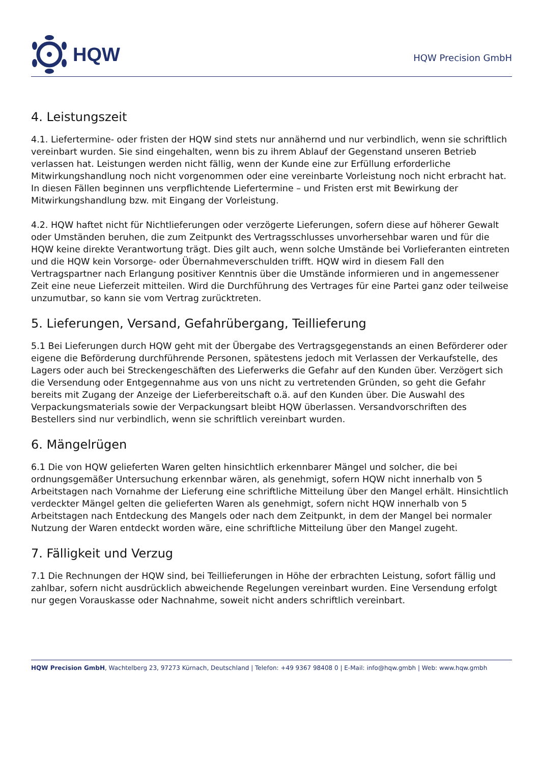HQW
HQW Precision GmbH
4. Leistungszeit
4.1. Liefertermine- oder fristen der HQW sind stets nur annähernd und nur verbindlich, wenn sie schriftlich vereinbart wurden. Sie sind eingehalten, wenn bis zu ihrem Ablauf der Gegenstand unseren Betrieb verlassen hat. Leistungen werden nicht fällig, wenn der Kunde eine zur Erfüllung erforderliche Mitwirkungshandlung noch nicht vorgenommen oder eine vereinbarte Vorleistung noch nicht erbracht hat. In diesen Fällen beginnen uns verpflichtende Liefertermine – und Fristen erst mit Bewirkung der Mitwirkungshandlung bzw. mit Eingang der Vorleistung.
4.2. HQW haftet nicht für Nichtlieferungen oder verzögerte Lieferungen, sofern diese auf höherer Gewalt oder Umständen beruhen, die zum Zeitpunkt des Vertragsschlusses unvorhersehbar waren und für die HQW keine direkte Verantwortung trägt. Dies gilt auch, wenn solche Umstände bei Vorlieferanten eintreten und die HQW kein Vorsorge- oder Übernahmeverschulden trifft. HQW wird in diesem Fall den Vertragspartner nach Erlangung positiver Kenntnis über die Umstände informieren und in angemessener Zeit eine neue Lieferzeit mitteilen. Wird die Durchführung des Vertrages für eine Partei ganz oder teilweise unzumutbar, so kann sie vom Vertrag zurücktreten.
5. Lieferungen, Versand, Gefahrübergang, Teillieferung
5.1 Bei Lieferungen durch HQW geht mit der Übergabe des Vertragsgegenstands an einen Beförderer oder eigene die Beförderung durchführende Personen, spätestens jedoch mit Verlassen der Verkaufstelle, des Lagers oder auch bei Streckengeschäften des Lieferwerks die Gefahr auf den Kunden über. Verzögert sich die Versendung oder Entgegennahme aus von uns nicht zu vertretenden Gründen, so geht die Gefahr bereits mit Zugang der Anzeige der Lieferbereitschaft o.ä. auf den Kunden über. Die Auswahl des Verpackungsmaterials sowie der Verpackungsart bleibt HQW überlassen. Versandvorschriften des Bestellers sind nur verbindlich, wenn sie schriftlich vereinbart wurden.
6. Mängelrügen
6.1 Die von HQW gelieferten Waren gelten hinsichtlich erkennbarer Mängel und solcher, die bei ordnungsgemäßer Untersuchung erkennbar wären, als genehmigt, sofern HQW nicht innerhalb von 5 Arbeitstagen nach Vornahme der Lieferung eine schriftliche Mitteilung über den Mangel erhält. Hinsichtlich verdeckter Mängel gelten die gelieferten Waren als genehmigt, sofern nicht HQW innerhalb von 5 Arbeitstagen nach Entdeckung des Mangels oder nach dem Zeitpunkt, in dem der Mangel bei normaler Nutzung der Waren entdeckt worden wäre, eine schriftliche Mitteilung über den Mangel zugeht.
7. Fälligkeit und Verzug
7.1 Die Rechnungen der HQW sind, bei Teillieferungen in Höhe der erbrachten Leistung, sofort fällig und zahlbar, sofern nicht ausdrücklich abweichende Regelungen vereinbart wurden. Eine Versendung erfolgt nur gegen Vorauskasse oder Nachnahme, soweit nicht anders schriftlich vereinbart.
HQW Precision GmbH, Wachtelberg 23, 97273 Kürnach, Deutschland | Telefon: +49 9367 98408 0 | E-Mail: info@hqw.gmbh | Web: www.hqw.gmbh